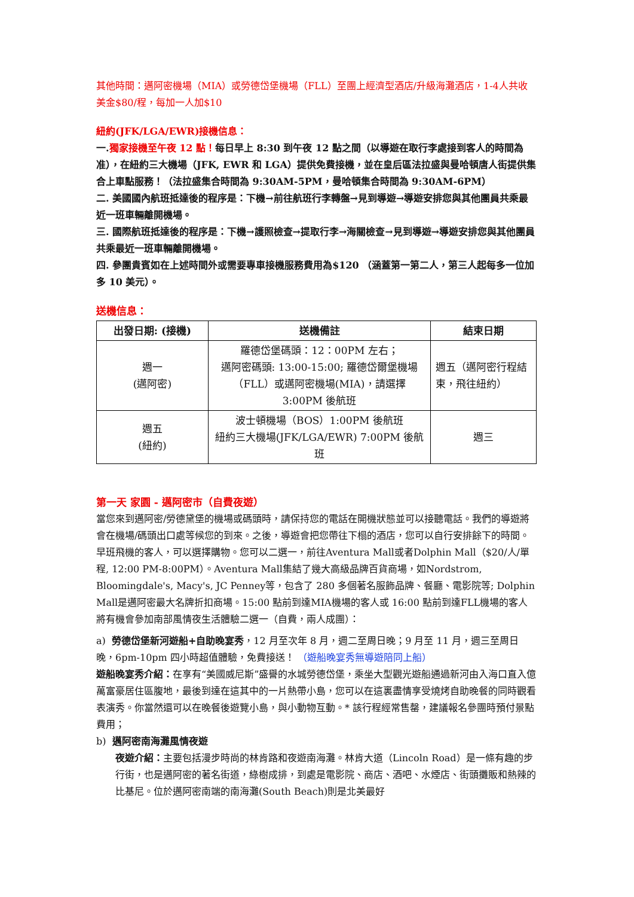其他時間：邁阿密機場（MIA）或勞德岱堡機場（FLL）至團上經濟型酒店/升級海灘酒店，1-4人共收美金$80/程，每加一人加$10
紐約(JFK/LGA/EWR)接機信息：
一.獨家接機至午夜 12 點！每日早上 8:30 到午夜 12 點之間（以導遊在取行李處接到客人的時間為准），在紐約三大機場（JFK, EWR 和 LGA）提供免費接機，並在皇后區法拉盛與曼哈頓唐人街提供集合上車點服務！（法拉盛集合時間為 9:30AM-5PM，曼哈頓集合時間為 9:30AM-6PM）
二. 美國國內航班抵達後的程序是：下機→前往航班行李轉盤→見到導遊→導遊安排您與其他團員共乘最近一班車輛離開機場。
三. 國際航班抵達後的程序是：下機→護照檢查→提取行李→海關檢查→見到導遊→導遊安排您與其他團員共乘最近一班車輛離開機場。
四. 參團貴賓如在上述時間外或需要專車接機服務費用為$120 （涵蓋第一第二人，第三人起每多一位加多 10 美元）。
送機信息：
| 出發日期: (接機) | 送機備註 | 結束日期 |
| --- | --- | --- |
| 週一 (邁阿密) | 羅德岱堡碼頭：12：00PM 左右； 邁阿密碼頭: 13:00-15:00; 羅德岱爾堡機場（FLL）或邁阿密機場(MIA)，請選擇 3:00PM 後航班 | 週五（邁阿密行程結束，飛往紐約） |
| 週五 (紐約) | 波士頓機場（BOS）1:00PM 後航班 紐約三大機場(JFK/LGA/EWR) 7:00PM 後航班 | 週三 |
第一天 家園 - 邁阿密市（自費夜遊）
當您來到邁阿密/勞德黛堡的機場或碼頭時，請保持您的電話在開機狀態並可以接聽電話。我們的導遊將會在機場/碼頭出口處等候您的到來。之後，導遊會把您帶往下榻的酒店，您可以自行安排餘下的時間。早班飛機的客人，可以選擇購物。您可以二選一，前往Aventura Mall或者Dolphin Mall（$20/人/單程, 12:00 PM-8:00PM）。Aventura Mall集結了幾大高級品牌百貨商場，如Nordstrom, Bloomingdale's, Macy's, JC Penney等，包含了 280 多個著名服飾品牌、餐廳、電影院等; Dolphin Mall是邁阿密最大名牌折扣商場。15:00 點前到達MIA機場的客人或 16:00 點前到達FLL機場的客人將有機會參加南部風情夜生活體驗二選一（自費，兩人成團）：
a) 勞德岱堡新河遊船+自助晚宴秀，12 月至次年 8 月，週二至周日晚；9 月至 11 月，週三至周日晚，6pm-10pm 四小時超值體驗，免費接送！ （遊船晚宴秀無導遊陪同上船）
遊船晚宴秀介紹：在享有“美國威尼斯”盛譽的水城勞德岱堡，乘坐大型觀光遊船通過新河由入海口直入億萬富豪居住區腹地，最後到達在這其中的一片熱帶小島，您可以在這裏盡情享受燒烤自助晚餐的同時觀看表演秀。你當然還可以在晚餐後遊覽小島，與小動物互動。* 該行程經常售罄，建議報名參團時預付景點費用；
b) 邁阿密南海灘風情夜遊
夜遊介紹：主要包括漫步時尚的林肯路和夜遊南海灘。林肯大道（Lincoln Road）是一條有趣的步行街，也是邁阿密的著名街道，綠樹成排，到處是電影院、商店、酒吧、水煙店、街頭攤販和熱辣的比基尼。位於邁阿密南端的南海灘(South Beach)則是北美最好